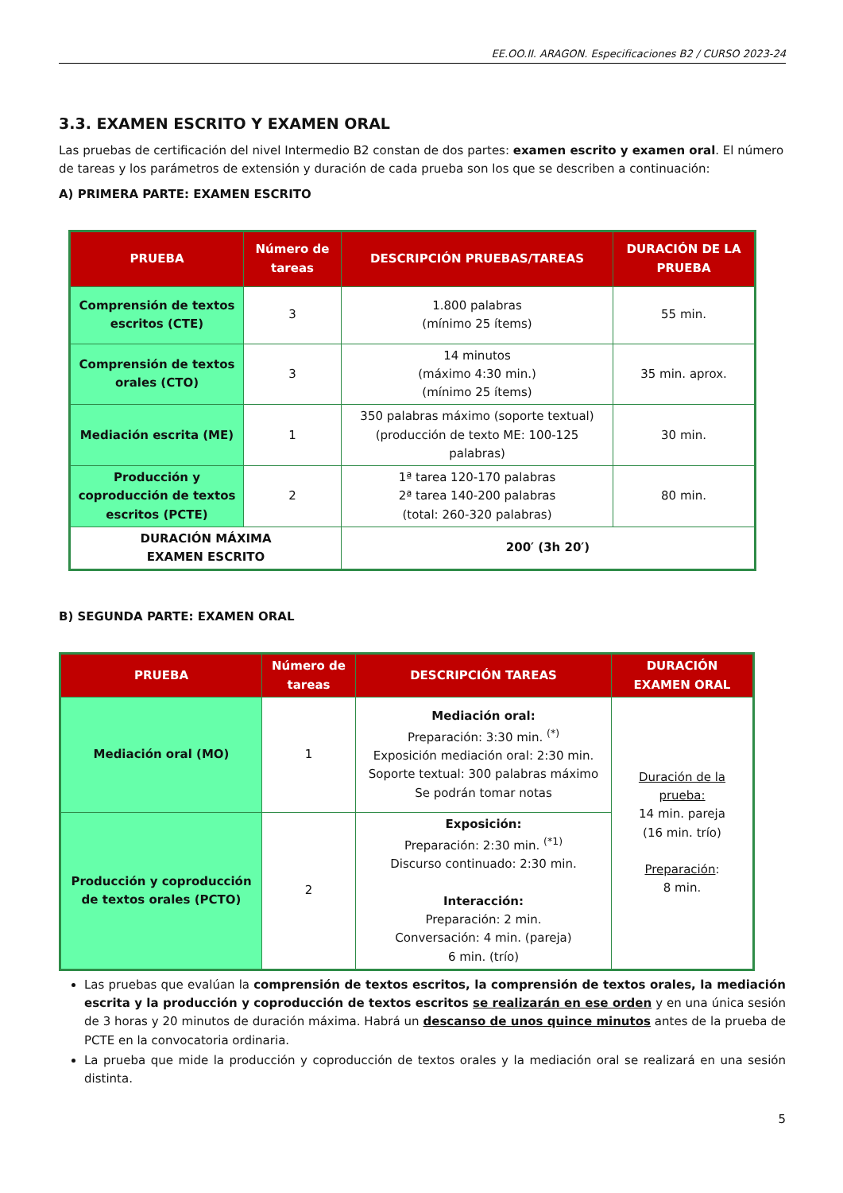EE.OO.II. ARAGON. Especificaciones B2 / CURSO 2023-24
3.3. EXAMEN ESCRITO Y EXAMEN ORAL
Las pruebas de certificación del nivel Intermedio B2 constan de dos partes: examen escrito y examen oral. El número de tareas y los parámetros de extensión y duración de cada prueba son los que se describen a continuación:
A) PRIMERA PARTE: EXAMEN ESCRITO
| PRUEBA | Número de tareas | DESCRIPCIÓN PRUEBAS/TAREAS | DURACIÓN DE LA PRUEBA |
| --- | --- | --- | --- |
| Comprensión de textos escritos (CTE) | 3 | 1.800 palabras (mínimo 25 ítems) | 55 min. |
| Comprensión de textos orales (CTO) | 3 | 14 minutos (máximo 4:30 min.) (mínimo 25 ítems) | 35 min. aprox. |
| Mediación escrita (ME) | 1 | 350 palabras máximo (soporte textual) (producción de texto ME: 100-125 palabras) | 30 min. |
| Producción y coproducción de textos escritos (PCTE) | 2 | 1ª tarea 120-170 palabras 2ª tarea 140-200 palabras (total: 260-320 palabras) | 80 min. |
| DURACIÓN MÁXIMA EXAMEN ESCRITO | | 200′ (3h 20′) | |
B) SEGUNDA PARTE: EXAMEN ORAL
| PRUEBA | Número de tareas | DESCRIPCIÓN TAREAS | DURACIÓN EXAMEN ORAL |
| --- | --- | --- | --- |
| Mediación oral (MO) | 1 | Mediación oral: Preparación: 3:30 min. <sup>(*)</sup> Exposición mediación oral: 2:30 min. Soporte textual: 300 palabras máximo Se podrán tomar notas | Duración de la prueba: 14 min. pareja (16 min. trío) Preparación : 8 min. |
| Producción y coproducción de textos orales (PCTO) | 2 | Exposición: Preparación: 2:30 min. <sup>(*1)</sup> Discurso continuado: 2:30 min. Interacción: Preparación: 2 min. Conversación: 4 min. (pareja) 6 min. (trío) | |
Las pruebas que evalúan la comprensión de textos escritos, la comprensión de textos orales, la mediación escrita y la producción y coproducción de textos escritos se realizarán en ese orden y en una única sesión de 3 horas y 20 minutos de duración máxima. Habrá un descanso de unos quince minutos antes de la prueba de PCTE en la convocatoria ordinaria.
La prueba que mide la producción y coproducción de textos orales y la mediación oral se realizará en una sesión distinta.
5